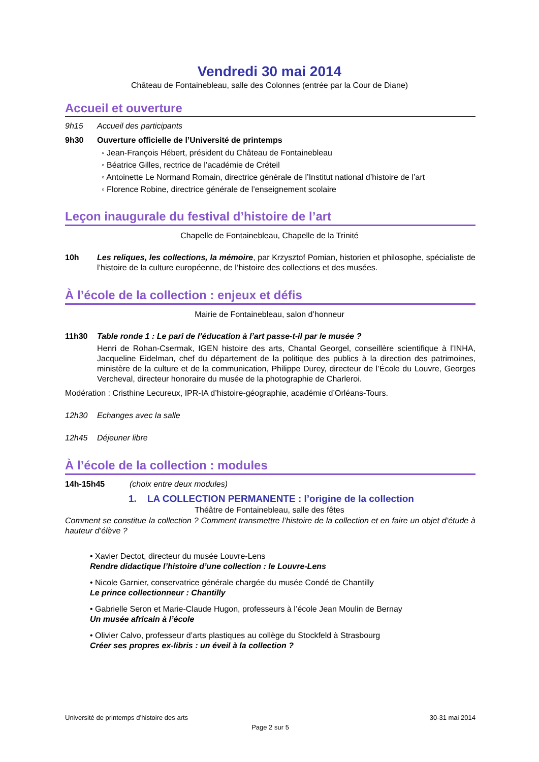Vendredi 30 mai 2014
Château de Fontainebleau, salle des Colonnes (entrée par la Cour de Diane)
Accueil et ouverture
9h15 Accueil des participants
9h30 Ouverture officielle de l’Université de printemps
◦ Jean-François Hébert, président du Château de Fontainebleau
◦ Béatrice Gilles, rectrice de l’académie de Créteil
◦ Antoinette Le Normand Romain, directrice générale de l’Institut national d’histoire de l’art
◦ Florence Robine, directrice générale de l’enseignement scolaire
Leçon inaugurale du festival d’histoire de l’art
Chapelle de Fontainebleau, Chapelle de la Trinité
10h Les reliques, les collections, la mémoire, par Krzysztof Pomian, historien et philosophe, spécialiste de l’histoire de la culture européenne, de l’histoire des collections et des musées.
À l’école de la collection : enjeux et défis
Mairie de Fontainebleau, salon d’honneur
11h30 Table ronde 1 : Le pari de l’éducation à l’art passe-t-il par le musée ?
Henri de Rohan-Csermak, IGEN histoire des arts, Chantal Georgel, conseillère scientifique à l’INHA, Jacqueline Eidelman, chef du département de la politique des publics à la direction des patrimoines, ministère de la culture et de la communication, Philippe Durey, directeur de l’École du Louvre, Georges Vercheval, directeur honoraire du musée de la photographie de Charleroi.
Modération : Cristhine Lecureux, IPR-IA d’histoire-géographie, académie d’Orléans-Tours.
12h30 Echanges avec la salle
12h45 Déjeuner libre
À l’école de la collection : modules
14h-15h45 (choix entre deux modules)
1. LA COLLECTION PERMANENTE : l’origine de la collection
Théâtre de Fontainebleau, salle des fêtes
Comment se constitue la collection ? Comment transmettre l’histoire de la collection et en faire un objet d’étude à hauteur d’élève ?
• Xavier Dectot, directeur du musée Louvre-Lens
Rendre didactique l’histoire d’une collection : le Louvre-Lens
• Nicole Garnier, conservatrice générale chargée du musée Condé de Chantilly
Le prince collectionneur : Chantilly
• Gabrielle Seron et Marie-Claude Hugon, professeurs à l’école Jean Moulin de Bernay
Un musée africain à l’école
• Olivier Calvo, professeur d’arts plastiques au collège du Stockfeld à Strasbourg
Créer ses propres ex-libris : un éveil à la collection ?
Université de printemps d’histoire des arts 30-31 mai 2014
Page 2 sur 5